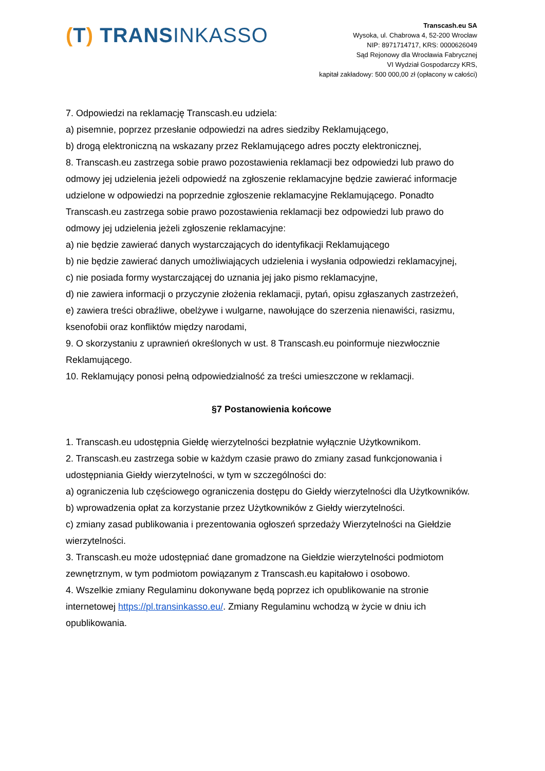(T) TRANSINKASSO
Transcash.eu SA
Wysoka, ul. Chabrowa 4, 52-200 Wrocław
NIP: 8971714717, KRS: 0000626049
Sąd Rejonowy dla Wrocławia Fabrycznej
VI Wydział Gospodarczy KRS,
kapitał zakładowy: 500 000,00 zł (opłacony w całości)
7. Odpowiedzi na reklamację Transcash.eu udziela:
a) pisemnie, poprzez przesłanie odpowiedzi na adres siedziby Reklamującego,
b) drogą elektroniczną na wskazany przez Reklamującego adres poczty elektronicznej,
8. Transcash.eu zastrzega sobie prawo pozostawienia reklamacji bez odpowiedzi lub prawo do odmowy jej udzielenia jeżeli odpowiedź na zgłoszenie reklamacyjne będzie zawierać informacje udzielone w odpowiedzi na poprzednie zgłoszenie reklamacyjne Reklamującego. Ponadto Transcash.eu zastrzega sobie prawo pozostawienia reklamacji bez odpowiedzi lub prawo do odmowy jej udzielenia jeżeli zgłoszenie reklamacyjne:
a) nie będzie zawierać danych wystarczających do identyfikacji Reklamującego
b) nie będzie zawierać danych umożliwiających udzielenia i wysłania odpowiedzi reklamacyjnej,
c) nie posiada formy wystarczającej do uznania jej jako pismo reklamacyjne,
d) nie zawiera informacji o przyczynie złożenia reklamacji, pytań, opisu zgłaszanych zastrzeżeń,
e) zawiera treści obraźliwe, obelżywe i wulgarne, nawołujące do szerzenia nienawiści, rasizmu, ksenofobii oraz konfliktów między narodami,
9. O skorzystaniu z uprawnień określonych w ust. 8 Transcash.eu poinformuje niezwłocznie Reklamującego.
10. Reklamujący ponosi pełną odpowiedzialność za treści umieszczone w reklamacji.
§7 Postanowienia końcowe
1. Transcash.eu udostępnia Giełdę wierzytelności bezpłatnie wyłącznie Użytkownikom.
2. Transcash.eu zastrzega sobie w każdym czasie prawo do zmiany zasad funkcjonowania i udostępniania Giełdy wierzytelności, w tym w szczególności do:
a) ograniczenia lub częściowego ograniczenia dostępu do Giełdy wierzytelności dla Użytkowników.
b) wprowadzenia opłat za korzystanie przez Użytkowników z Giełdy wierzytelności.
c) zmiany zasad publikowania i prezentowania ogłoszeń sprzedaży Wierzytelności na Giełdzie wierzytelności.
3. Transcash.eu może udostępniać dane gromadzone na Giełdzie wierzytelności podmiotom zewnętrznym, w tym podmiotom powiązanym z Transcash.eu kapitałowo i osobowo.
4. Wszelkie zmiany Regulaminu dokonywane będą poprzez ich opublikowanie na stronie internetowej https://pl.transinkasso.eu/. Zmiany Regulaminu wchodzą w życie w dniu ich opublikowania.